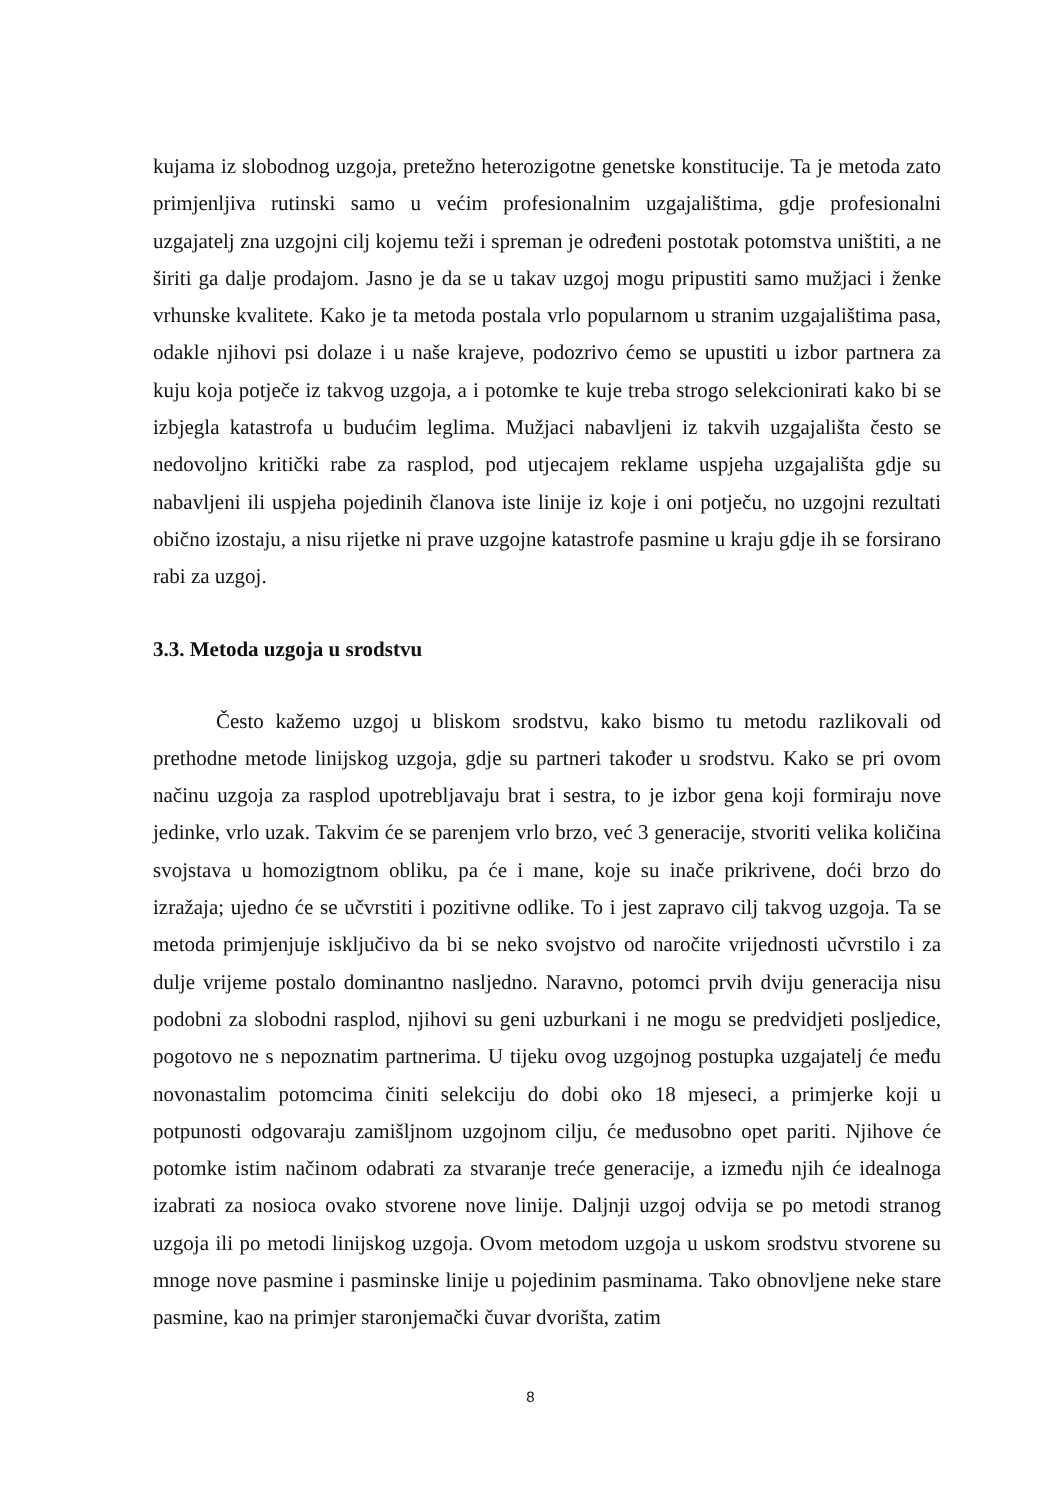kujama iz slobodnog uzgoja, pretežno heterozigotne genetske konstitucije. Ta je metoda zato primjenljiva rutinski samo u većim profesionalnim uzgajalištima, gdje profesionalni uzgajatelj zna uzgojni cilj kojemu teži i spreman je određeni postotak potomstva uništiti, a ne širiti ga dalje prodajom. Jasno je da se u takav uzgoj mogu pripustiti samo mužjaci i ženke vrhunske kvalitete. Kako je ta metoda postala vrlo popularnom u stranim uzgajalištima pasa, odakle njihovi psi dolaze i u naše krajeve, podozrivo ćemo se upustiti u izbor partnera za kuju koja potječe iz takvog uzgoja, a i potomke te kuje treba strogo selekcionirati kako bi se izbjegla katastrofa u budućim leglima. Mužjaci nabavljeni iz takvih uzgajališta često se nedovoljno kritički rabe za rasplod, pod utjecajem reklame uspjeha uzgajališta gdje su nabavljeni ili uspjeha pojedinih članova iste linije iz koje i oni potječu, no uzgojni rezultati obično izostaju, a nisu rijetke ni prave uzgojne katastrofe pasmine u kraju gdje ih se forsirano rabi za uzgoj.
3.3. Metoda uzgoja u srodstvu
Često kažemo uzgoj u bliskom srodstvu, kako bismo tu metodu razlikovali od prethodne metode linijskog uzgoja, gdje su partneri također u srodstvu. Kako se pri ovom načinu uzgoja za rasplod upotrebljavaju brat i sestra, to je izbor gena koji formiraju nove jedinke, vrlo uzak. Takvim će se parenjem vrlo brzo, već 3 generacije, stvoriti velika količina svojstava u homozigtnom obliku, pa će i mane, koje su inače prikrivene, doći brzo do izražaja; ujedno će se učvrstiti i pozitivne odlike. To i jest zapravo cilj takvog uzgoja. Ta se metoda primjenjuje isključivo da bi se neko svojstvo od naročite vrijednosti učvrstilo i za dulje vrijeme postalo dominantno nasljedno. Naravno, potomci prvih dviju generacija nisu podobni za slobodni rasplod, njihovi su geni uzburkani i ne mogu se predvidjeti posljedice, pogotovo ne s nepoznatim partnerima. U tijeku ovog uzgojnog postupka uzgajatelj će među novonastalim potomcima činiti selekciju do dobi oko 18 mjeseci, a primjerke koji u potpunosti odgovaraju zamišljnom uzgojnom cilju, će međusobno opet pariti. Njihove će potomke istim načinom odabrati za stvaranje treće generacije, a između njih će idealnoga izabrati za nosioca ovako stvorene nove linije. Daljnji uzgoj odvija se po metodi stranog uzgoja ili po metodi linijskog uzgoja. Ovom metodom uzgoja u uskom srodstvu stvorene su mnoge nove pasmine i pasminske linije u pojedinim pasminama. Tako obnovljene neke stare pasmine, kao na primjer staronjemački čuvar dvorišta, zatim
8